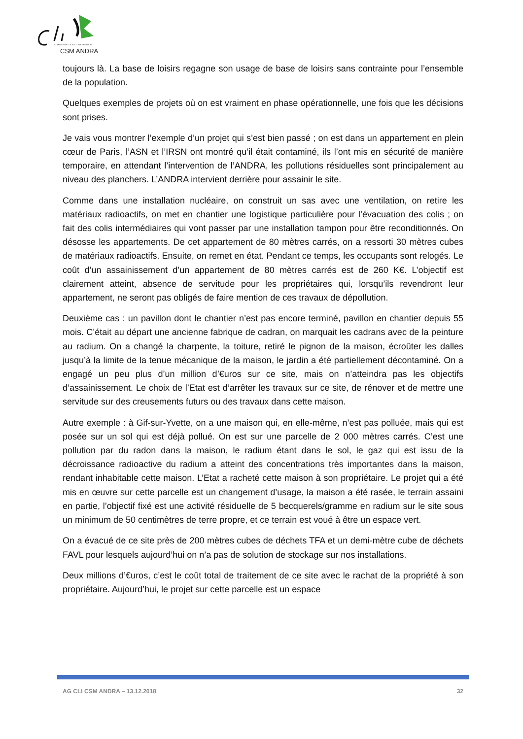COMMISSION LOCALE D'INFORMATION
CSM ANDRA
toujours là. La base de loisirs regagne son usage de base de loisirs sans contrainte pour l’ensemble de la population.
Quelques exemples de projets où on est vraiment en phase opérationnelle, une fois que les décisions sont prises.
Je vais vous montrer l’exemple d’un projet qui s’est bien passé ; on est dans un appartement en plein cœur de Paris, l’ASN et l’IRSN ont montré qu’il était contaminé, ils l’ont mis en sécurité de manière temporaire, en attendant l’intervention de l’ANDRA, les pollutions résiduelles sont principalement au niveau des planchers. L’ANDRA intervient derrière pour assainir le site.
Comme dans une installation nucléaire, on construit un sas avec une ventilation, on retire les matériaux radioactifs, on met en chantier une logistique particulière pour l’évacuation des colis ; on fait des colis intermédiaires qui vont passer par une installation tampon pour être reconditionnés. On désosse les appartements. De cet appartement de 80 mètres carrés, on a ressorti 30 mètres cubes de matériaux radioactifs. Ensuite, on remet en état. Pendant ce temps, les occupants sont relogés. Le coût d’un assainissement d’un appartement de 80 mètres carrés est de 260 K€. L’objectif est clairement atteint, absence de servitude pour les propriétaires qui, lorsqu’ils revendront leur appartement, ne seront pas obligés de faire mention de ces travaux de dépollution.
Deuxième cas : un pavillon dont le chantier n’est pas encore terminé, pavillon en chantier depuis 55 mois. C’était au départ une ancienne fabrique de cadran, on marquait les cadrans avec de la peinture au radium. On a changé la charpente, la toiture, retiré le pignon de la maison, écroûter les dalles jusqu’à la limite de la tenue mécanique de la maison, le jardin a été partiellement décontaminé. On a engagé un peu plus d’un million d’€uros sur ce site, mais on n’atteindra pas les objectifs d’assainissement. Le choix de l’Etat est d’arrêter les travaux sur ce site, de rénover et de mettre une servitude sur des creusements futurs ou des travaux dans cette maison.
Autre exemple : à Gif-sur-Yvette, on a une maison qui, en elle-même, n’est pas polluée, mais qui est posée sur un sol qui est déjà pollué. On est sur une parcelle de 2 000 mètres carrés. C’est une pollution par du radon dans la maison, le radium étant dans le sol, le gaz qui est issu de la décroissance radioactive du radium a atteint des concentrations très importantes dans la maison, rendant inhabitable cette maison. L’Etat a racheté cette maison à son propriétaire. Le projet qui a été mis en œuvre sur cette parcelle est un changement d’usage, la maison a été rasée, le terrain assaini en partie, l’objectif fixé est une activité résiduelle de 5 becquerels/gramme en radium sur le site sous un minimum de 50 centimètres de terre propre, et ce terrain est voué à être un espace vert.
On a évacué de ce site près de 200 mètres cubes de déchets TFA et un demi-mètre cube de déchets FAVL pour lesquels aujourd’hui on n’a pas de solution de stockage sur nos installations.
Deux millions d’€uros, c’est le coût total de traitement de ce site avec le rachat de la propriété à son propriétaire. Aujourd’hui, le projet sur cette parcelle est un espace
AG CLI CSM ANDRA – 13.12.2018 32